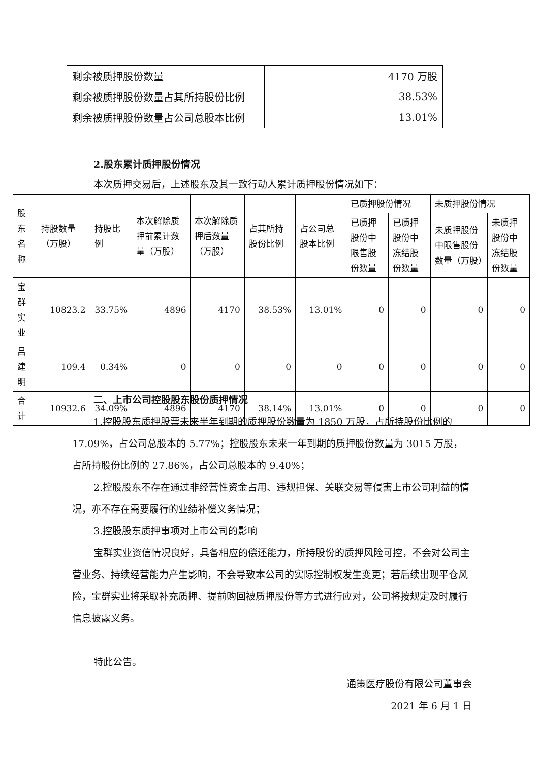| 剩余被质押股份数量 | 4170 万股 |
| 剩余被质押股份数量占其所持股份比例 | 38.53% |
| 剩余被质押股份数量占公司总股本比例 | 13.01% |
2.股东累计质押股份情况
本次质押交易后，上述股东及其一致行动人累计质押股份情况如下：
| 股东名称 | 持股数量（万股） | 持股比例 | 本次解除质押前累计数量（万股） | 本次解除质押后数量（万股） | 占其所持股份比例 | 占公司总股本比例 | 已质押股份情况 | | 未质押股份情况 | |
| --- | --- | --- | --- | --- | --- | --- | --- | --- | --- | --- |
| | | | | | | | 已质押股份中限售股份数量 | 已质押股份中冻结股份数量 | 未质押股份中限售股份数量（万股） | 未质押股份中冻结股份数量 |
| 宝群实业 | 10823.2 | 33.75% | 4896 | 4170 | 38.53% | 13.01% | 0 | 0 | 0 | 0 |
| 吕建明 | 109.4 | 0.34% | 0 | 0 | 0 | 0 | 0 | 0 | 0 | 0 |
| 合计 | 10932.6 | 34.09% | 4896 | 4170 | 38.14% | 13.01% | 0 | 0 | 0 | 0 |
二、上市公司控股股东股份质押情况
1.控股股东质押股票未来半年到期的质押股份数量为 1850 万股，占所持股份比例的 17.09%，占公司总股本的 5.77%；控股股东未来一年到期的质押股份数量为 3015 万股，占所持股份比例的 27.86%，占公司总股本的 9.40%；
2.控股股东不存在通过非经营性资金占用、违规担保、关联交易等侵害上市公司利益的情况，亦不存在需要履行的业绩补偿义务情况；
3.控股股东质押事项对上市公司的影响
宝群实业资信情况良好，具备相应的偿还能力，所持股份的质押风险可控，不会对公司主营业务、持续经营能力产生影响，不会导致本公司的实际控制权发生变更；若后续出现平仓风险，宝群实业将采取补充质押、提前购回被质押股份等方式进行应对，公司将按规定及时履行信息披露义务。
特此公告。
通策医疗股份有限公司董事会
2021 年 6 月 1 日